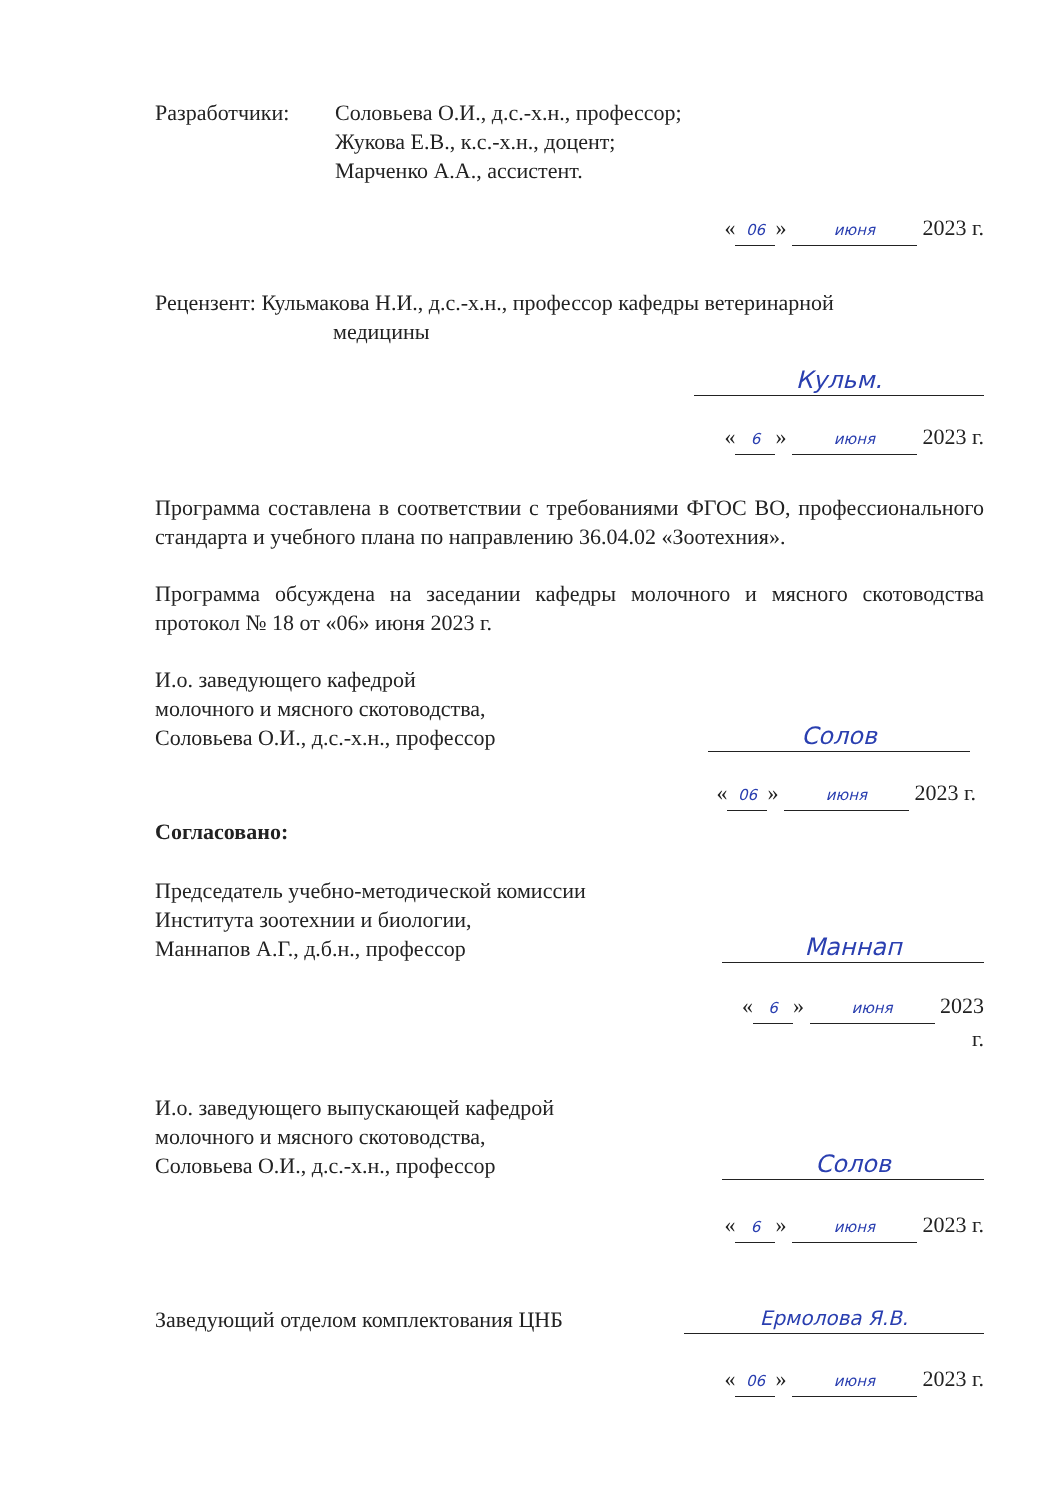Разработчики: Соловьева О.И., д.с.-х.н., профессор;
Жукова Е.В., к.с.-х.н., доцент;
Марченко А.А., ассистент.
« 06 » июня 2023 г.
Рецензент: Кульмакова Н.И., д.с.-х.н., профессор кафедры ветеринарной
медицины
Кульм.
« 6 » июня 2023 г.
Программа составлена в соответствии с требованиями ФГОС ВО, профессионального стандарта и учебного плана по направлению 36.04.02 «Зоотехния».
Программа обсуждена на заседании кафедры молочного и мясного скотоводства протокол № 18 от «06» июня 2023 г.
И.о. заведующего кафедрой
молочного и мясного скотоводства,
Соловьева О.И., д.с.-х.н., профессор
Солов
« 06 » июня 2023 г.
Согласовано:
Председатель учебно-методической комиссии
Института зоотехнии и биологии,
Маннапов А.Г., д.б.н., профессор
Маннап
« 6 » июня 2023
г.
И.о. заведующего выпускающей кафедрой
молочного и мясного скотоводства,
Соловьева О.И., д.с.-х.н., профессор
Солов
« 6 » июня 2023 г.
Заведующий отделом комплектования ЦНБ
Ермолова Я.В.
« 06 » июня 2023 г.